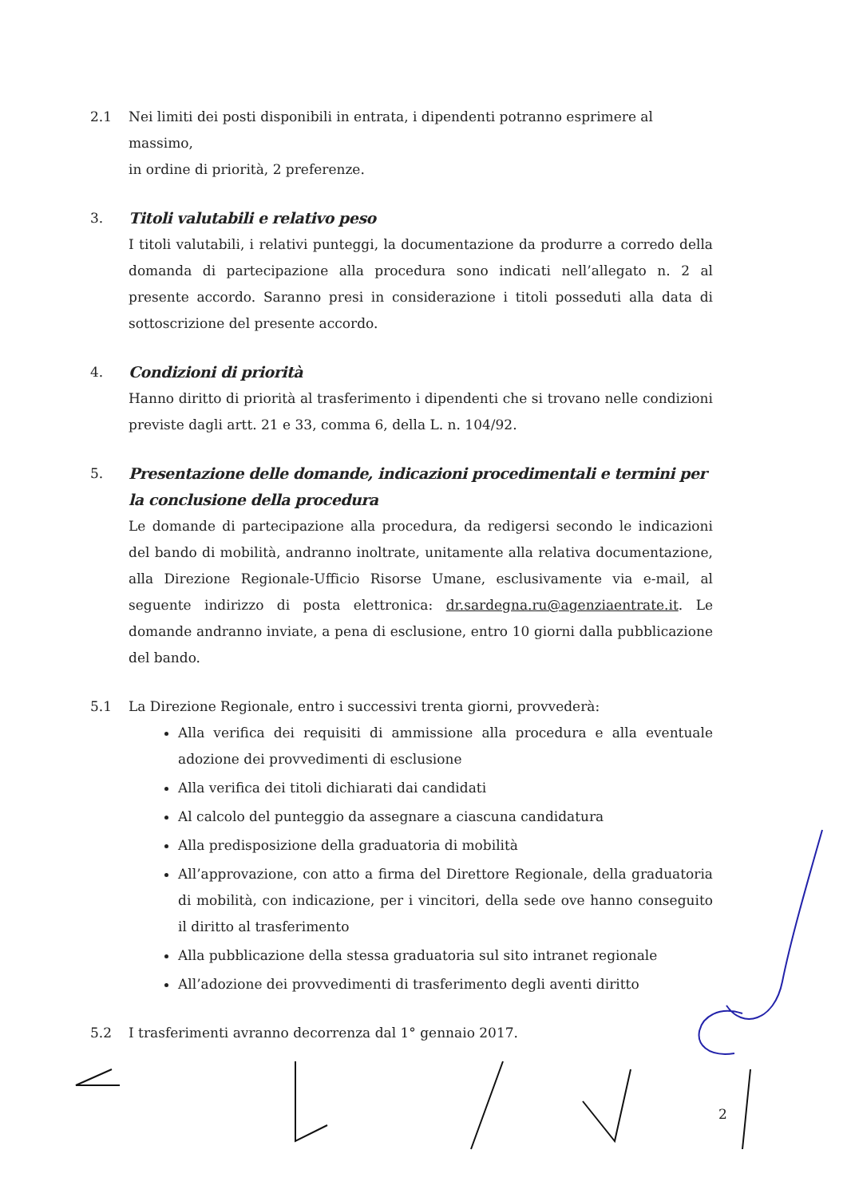2.1 Nei limiti dei posti disponibili in entrata, i dipendenti potranno esprimere al massimo,
in ordine di priorità, 2 preferenze.
3. Titoli valutabili e relativo peso
I titoli valutabili, i relativi punteggi, la documentazione da produrre a corredo della domanda di partecipazione alla procedura sono indicati nell’allegato n. 2 al presente accordo. Saranno presi in considerazione i titoli posseduti alla data di sottoscrizione del presente accordo.
4. Condizioni di priorità
Hanno diritto di priorità al trasferimento i dipendenti che si trovano nelle condizioni previste dagli artt. 21 e 33, comma 6, della L. n. 104/92.
5. Presentazione delle domande, indicazioni procedimentali e termini per la conclusione della procedura
Le domande di partecipazione alla procedura, da redigersi secondo le indicazioni del bando di mobilità, andranno inoltrate, unitamente alla relativa documentazione, alla Direzione Regionale-Ufficio Risorse Umane, esclusivamente via e-mail, al seguente indirizzo di posta elettronica: dr.sardegna.ru@agenziaentrate.it. Le domande andranno inviate, a pena di esclusione, entro 10 giorni dalla pubblicazione del bando.
5.1 La Direzione Regionale, entro i successivi trenta giorni, provvederà:
Alla verifica dei requisiti di ammissione alla procedura e alla eventuale adozione dei provvedimenti di esclusione
Alla verifica dei titoli dichiarati dai candidati
Al calcolo del punteggio da assegnare a ciascuna candidatura
Alla predisposizione della graduatoria di mobilità
All’approvazione, con atto a firma del Direttore Regionale, della graduatoria di mobilità, con indicazione, per i vincitori, della sede ove hanno conseguito il diritto al trasferimento
Alla pubblicazione della stessa graduatoria sul sito intranet regionale
All’adozione dei provvedimenti di trasferimento degli aventi diritto
5.2 I trasferimenti avranno decorrenza dal 1° gennaio 2017.
2